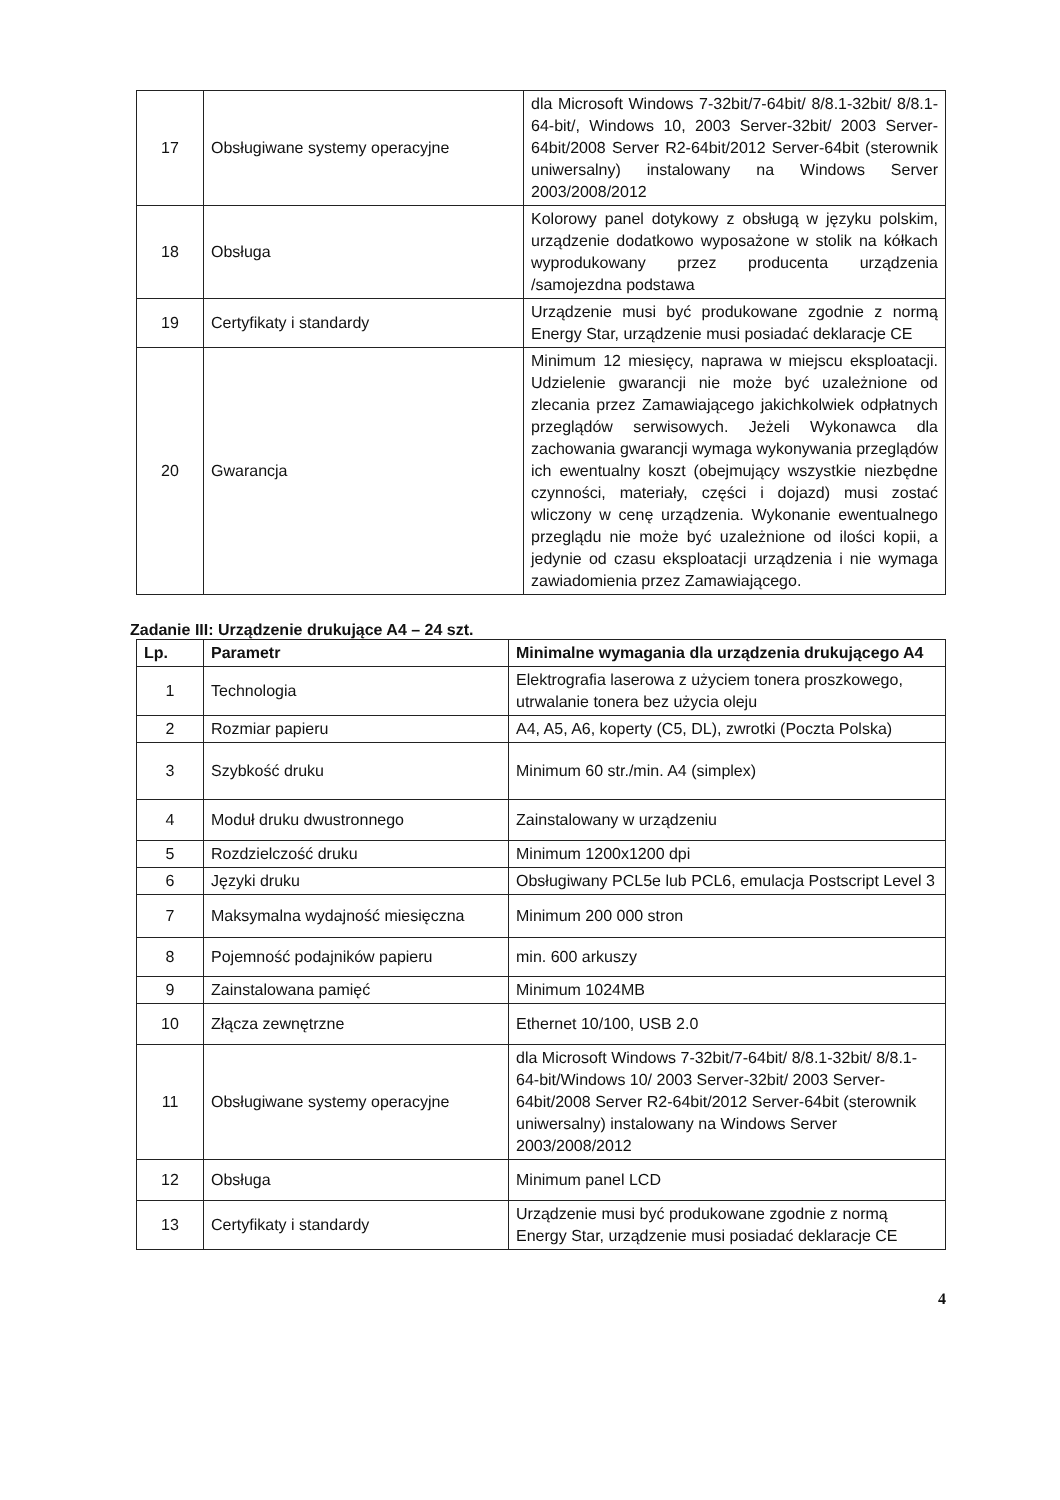| 17 | Obsługiwane systemy operacyjne | dla Microsoft Windows 7-32bit/7-64bit/ 8/8.1-32bit/ 8/8.1-64-bit/, Windows 10, 2003 Server-32bit/ 2003 Server-64bit/2008 Server R2-64bit/2012 Server-64bit (sterownik uniwersalny) instalowany na Windows Server 2003/2008/2012 |
| 18 | Obsługa | Kolorowy panel dotykowy z obsługą w języku polskim, urządzenie dodatkowo wyposażone w stolik na kółkach wyprodukowany przez producenta urządzenia /samojezdna podstawa |
| 19 | Certyfikaty i standardy | Urządzenie musi być produkowane zgodnie z normą Energy Star, urządzenie musi posiadać deklaracje CE |
| 20 | Gwarancja | Minimum 12 miesięcy, naprawa w miejscu eksploatacji. Udzielenie gwarancji nie może być uzależnione od zlecania przez Zamawiającego jakichkolwiek odpłatnych przeglądów serwisowych. Jeżeli Wykonawca dla zachowania gwarancji wymaga wykonywania przeglądów ich ewentualny koszt (obejmujący wszystkie niezbędne czynności, materiały, części i dojazd) musi zostać wliczony w cenę urządzenia. Wykonanie ewentualnego przeglądu nie może być uzależnione od ilości kopii, a jedynie od czasu eksploatacji urządzenia i nie wymaga zawiadomienia przez Zamawiającego. |
Zadanie III: Urządzenie drukujące A4 – 24 szt.
| Lp. | Parametr | Minimalne wymagania dla urządzenia drukującego A4 |
| --- | --- | --- |
| 1 | Technologia | Elektrografia laserowa z użyciem tonera proszkowego, utrwalanie tonera bez użycia oleju |
| 2 | Rozmiar papieru | A4, A5, A6, koperty (C5, DL), zwrotki (Poczta Polska) |
| 3 | Szybkość druku | Minimum 60 str./min. A4 (simplex) |
| 4 | Moduł druku dwustronnego | Zainstalowany w urządzeniu |
| 5 | Rozdzielczość druku | Minimum 1200x1200 dpi |
| 6 | Języki druku | Obsługiwany PCL5e lub PCL6, emulacja Postscript Level 3 |
| 7 | Maksymalna wydajność miesięczna | Minimum 200 000 stron |
| 8 | Pojemność podajników papieru | min. 600 arkuszy |
| 9 | Zainstalowana pamięć | Minimum 1024MB |
| 10 | Złącza zewnętrzne | Ethernet 10/100, USB 2.0 |
| 11 | Obsługiwane systemy operacyjne | dla Microsoft Windows 7-32bit/7-64bit/ 8/8.1-32bit/ 8/8.1-64-bit/Windows 10/ 2003 Server-32bit/ 2003 Server-64bit/2008 Server R2-64bit/2012 Server-64bit (sterownik uniwersalny) instalowany na Windows Server 2003/2008/2012 |
| 12 | Obsługa | Minimum panel LCD |
| 13 | Certyfikaty i standardy | Urządzenie musi być produkowane zgodnie z normą Energy Star, urządzenie musi posiadać deklaracje CE |
4